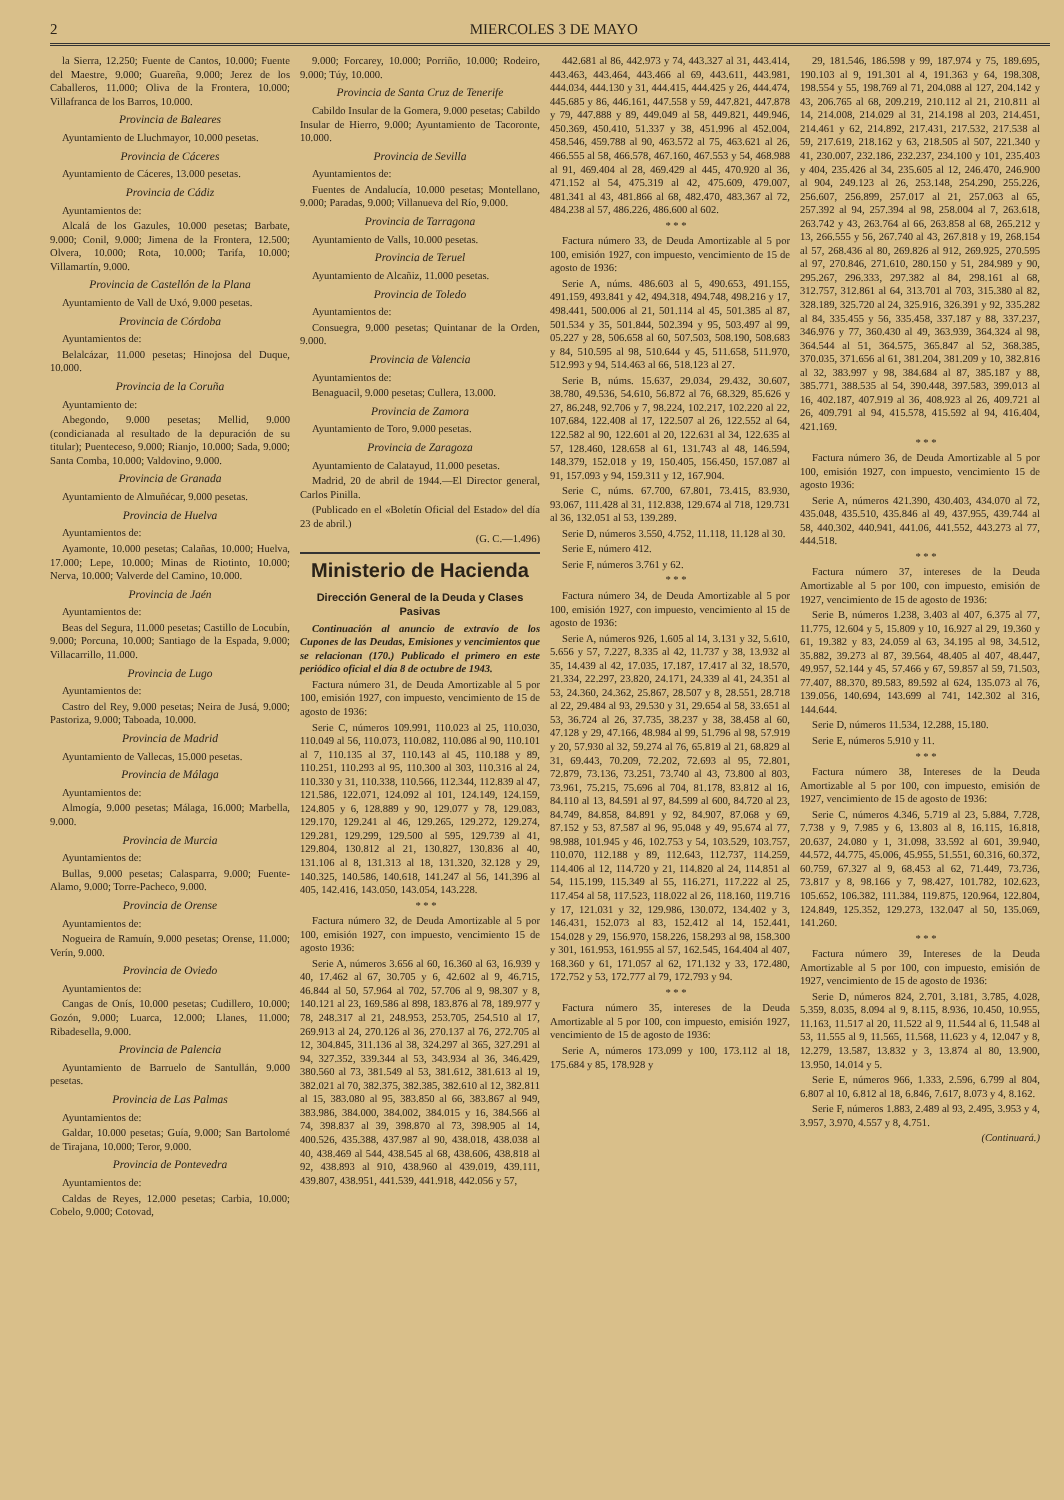2 MIERCOLES 3 DE MAYO
la Sierra, 12.250; Fuente de Cantos, 10.000; Fuente del Maestre, 9.000; Guareña, 9.000; Jerez de los Caballeros, 11.000; Oliva de la Frontera, 10.000; Villafranca de los Barros, 10.000.
Provincia de Baleares
Ayuntamiento de Lluchmayor, 10.000 pesetas.
Provincia de Cáceres
Ayuntamiento de Cáceres, 13.000 pesetas.
Provincia de Cádiz
Ayuntamientos de:
Alcalá de los Gazules, 10.000 pesetas; Barbate, 9.000; Conil, 9.000; Jimena de la Frontera, 12.500; Olvera, 10.000; Rota, 10.000; Tarifa, 10.000; Villamartín, 9.000.
Provincia de Castellón de la Plana
Ayuntamiento de Vall de Uxó, 9.000 pesetas.
Provincia de Córdoba
Ayuntamientos de:
Belalcázar, 11.000 pesetas; Hinojosa del Duque, 10.000.
Provincia de la Coruña
Ayuntamiento de:
Abegondo, 9.000 pesetas; Mellid, 9.000 (condicianada al resultado de la depuración de su titular); Puenteceso, 9.000; Rianjo, 10.000; Sada, 9.000; Santa Comba, 10.000; Valdovino, 9.000.
Provincia de Granada
Ayuntamiento de Almuñécar, 9.000 pesetas.
Provincia de Huelva
Ayuntamientos de:
Ayamonte, 10.000 pesetas; Calañas, 10.000; Huelva, 17.000; Lepe, 10.000; Minas de Riotinto, 10.000; Nerva, 10.000; Valverde del Camino, 10.000.
Provincia de Jaén
Ayuntamientos de:
Beas del Segura, 11.000 pesetas; Castillo de Locubín, 9.000; Porcuna, 10.000; Santiago de la Espada, 9.000; Villacarrillo, 11.000.
Provincia de Lugo
Ayuntamientos de:
Castro del Rey, 9.000 pesetas; Neira de Jusá, 9.000; Pastoriza, 9.000; Taboada, 10.000.
Provincia de Madrid
Ayuntamiento de Vallecas, 15.000 pesetas.
Provincia de Málaga
Ayuntamientos de:
Almogía, 9.000 pesetas; Málaga, 16.000; Marbella, 9.000.
Provincia de Murcia
Ayuntamientos de:
Bullas, 9.000 pesetas; Calasparra, 9.000; Fuente-Alamo, 9.000; Torre-Pacheco, 9.000.
Provincia de Orense
Ayuntamientos de:
Nogueira de Ramuín, 9.000 pesetas; Orense, 11.000; Verín, 9.000.
Provincia de Oviedo
Ayuntamientos de:
Cangas de Onís, 10.000 pesetas; Cudillero, 10.000; Gozón, 9.000; Luarca, 12.000; Llanes, 11.000; Ribadesella, 9.000.
Provincia de Palencia
Ayuntamiento de Barruelo de Santullán, 9.000 pesetas.
Provincia de Las Palmas
Ayuntamientos de:
Galdar, 10.000 pesetas; Guía, 9.000; San Bartolomé de Tirajana, 10.000; Teror, 9.000.
Provincia de Pontevedra
Ayuntamientos de:
Caldas de Reyes, 12.000 pesetas; Carbia, 10.000; Cobelo, 9.000; Cotovad,
9.000; Forcarey, 10.000; Porriño, 10.000; Rodeiro, 9.000; Túy, 10.000.
Provincia de Santa Cruz de Tenerife
Cabildo Insular de la Gomera, 9.000 pesetas; Cabildo Insular de Hierro, 9.000; Ayuntamiento de Tacoronte, 10.000.
Provincia de Sevilla
Ayuntamientos de:
Fuentes de Andalucía, 10.000 pesetas; Montellano, 9.000; Paradas, 9.000; Villanueva del Río, 9.000.
Provincia de Tarragona
Ayuntamiento de Valls, 10.000 pesetas.
Provincia de Teruel
Ayuntamiento de Alcañiz, 11.000 pesetas.
Provincia de Toledo
Ayuntamientos de:
Consuegra, 9.000 pesetas; Quintanar de la Orden, 9.000.
Provincia de Valencia
Ayuntamientos de:
Benaguacil, 9.000 pesetas; Cullera, 13.000.
Provincia de Zamora
Ayuntamiento de Toro, 9.000 pesetas.
Provincia de Zaragoza
Ayuntamiento de Calatayud, 11.000 pesetas.
Madrid, 20 de abril de 1944.—El Director general, Carlos Pinilla.
(Publicado en el «Boletín Oficial del Estado» del día 23 de abril.)
(G. C.—1.496)
Ministerio de Hacienda
Dirección General de la Deuda y Clases Pasivas
Continuación al anuncio de extravío de los Cupones de las Deudas, Emisiones y vencimientos que se relacionan (170.) Publicado el primero en este periódico oficial el día 8 de octubre de 1943.
Factura número 31, de Deuda Amortizable al 5 por 100, emisión 1927, con impuesto, vencimiento de 15 de agosto de 1936:
Serie C, números 109.991, 110.023 al 25, 110.030, 110.049 al 56, 110.073, 110.082, 110.086 al 90, 110.101 al 7, 110.135 al 37, 110.143 al 45, 110.188 y 89, 110.251, 110.293 al 95, 110.300 al 303, 110.316 al 24, 110.330 y 31, 110.338, 110.566, 112.344, 112.839 al 47, 121.586, 122.071, 124.092 al 101, 124.149, 124.159, 124.805 y 6, 128.889 y 90, 129.077 y 78, 129.083, 129.170, 129.241 al 46, 129.265, 129.272, 129.274, 129.281, 129.299, 129.500 al 595, 129.739 al 41, 129.804, 130.812 al 21, 130.827, 130.836 al 40, 131.106 al 8, 131.313 al 18, 131.320, 32.128 y 29, 140.325, 140.586, 140.618, 141.247 al 56, 141.396 al 405, 142.416, 143.050, 143.054, 143.228.
* * *
Factura número 32, de Deuda Amortizable al 5 por 100, emisión 1927, con impuesto, vencimiento 15 de agosto 1936:
Serie A, números 3.656 al 60, 16.360 al 63, 16.939 y 40, 17.462 al 67, 30.705 y 6, 42.602 al 9, 46.715, 46.844 al 50, 57.964 al 702, 57.706 al 9, 98.307 y 8, 140.121 al 23, 169.586 al 898, 183.876 al 78, 189.977 y 78, 248.317 al 21, 248.953, 253.705, 254.510 al 17, 269.913 al 24, 270.126 al 36, 270.137 al 76, 272.705 al 12, 304.845, 311.136 al 38, 324.297 al 365, 327.291 al 94, 327.352, 339.344 al 53, 343.934 al 36, 346.429, 380.560 al 73, 381.549 al 53, 381.612, 381.613 al 19, 382.021 al 70, 382.375, 382.385, 382.610 al 12, 382.811 al 15, 383.080 al 95, 383.850 al 66, 383.867 al 949, 383.986, 384.000, 384.002, 384.015 y 16, 384.566 al 74, 398.837 al 39, 398.870 al 73, 398.905 al 14, 400.526, 435.388, 437.987 al 90, 438.018, 438.038 al 40, 438.469 al 544, 438.545 al 68, 438.606, 438.818 al 92, 438.893 al 910, 438.960 al 439.019, 439.111, 439.807, 438.951, 441.539, 441.918, 442.056 y 57,
442.681 al 86, 442.973 y 74, 443.327 al 31, 443.414, 443.463, 443.464, 443.466 al 69, 443.611, 443.981, 444.034, 444.130 y 31, 444.415, 444.425 y 26, 444.474, 445.685 y 86, 446.161, 447.558 y 59, 447.821, 447.878 y 79, 447.888 y 89, 449.049 al 58, 449.821, 449.946, 450.369, 450.410, 51.337 y 38, 451.996 al 452.004, 458.546, 459.788 al 90, 463.572 al 75, 463.621 al 26, 466.555 al 58, 466.578, 467.160, 467.553 y 54, 468.988 al 91, 469.404 al 28, 469.429 al 445, 470.920 al 36, 471.152 al 54, 475.319 al 42, 475.609, 479.007, 481.341 al 43, 481.866 al 68, 482.470, 483.367 al 72, 484.238 al 57, 486.226, 486.600 al 602.
* * *
Factura número 33, de Deuda Amortizable al 5 por 100, emisión 1927, con impuesto, vencimiento de 15 de agosto de 1936:
Serie A, núms. 486.603 al 5, 490.653, 491.155, 491.159, 493.841 y 42, 494.318, 494.748, 498.216 y 17, 498.441, 500.006 al 21, 501.114 al 45, 501.385 al 87, 501.534 y 35, 501.844, 502.394 y 95, 503.497 al 99, 05.227 y 28, 506.658 al 60, 507.503, 508.190, 508.683 y 84, 510.595 al 98, 510.644 y 45, 511.658, 511.970, 512.993 y 94, 514.463 al 66, 518.123 al 27.
Serie B, núms. 15.637, 29.034, 29.432, 30.607, 38.780, 49.536, 54.610, 56.872 al 76, 68.329, 85.626 y 27, 86.248, 92.706 y 7, 98.224, 102.217, 102.220 al 22, 107.684, 122.408 al 17, 122.507 al 26, 122.552 al 64, 122.582 al 90, 122.601 al 20, 122.631 al 34, 122.635 al 57, 128.460, 128.658 al 61, 131.743 al 48, 146.594, 148.379, 152.018 y 19, 150.405, 156.450, 157.087 al 91, 157.093 y 94, 159.311 y 12, 167.904.
Serie C, núms. 67.700, 67.801, 73.415, 83.930, 93.067, 111.428 al 31, 112.838, 129.674 al 718, 129.731 al 36, 132.051 al 53, 139.289.
Serie D, números 3.550, 4.752, 11.118, 11.128 al 30.
Serie E, número 412.
Serie F, números 3.761 y 62.
* * *
Factura número 34, de Deuda Amortizable al 5 por 100, emisión 1927, con impuesto, vencimiento al 15 de agosto de 1936:
Serie A, números 926, 1.605 al 14, 3.131 y 32, 5.610, 5.656 y 57, 7.227, 8.335 al 42, 11.737 y 38, 13.932 al 35, 14.439 al 42, 17.035, 17.187, 17.417 al 32, 18.570, 21.334, 22.297, 23.820, 24.171, 24.339 al 41, 24.351 al 53, 24.360, 24.362, 25.867, 28.507 y 8, 28.551, 28.718 al 22, 29.484 al 93, 29.530 y 31, 29.654 al 58, 33.651 al 53, 36.724 al 26, 37.735, 38.237 y 38, 38.458 al 60, 47.128 y 29, 47.166, 48.984 al 99, 51.796 al 98, 57.919 y 20, 57.930 al 32, 59.274 al 76, 65.819 al 21, 68.829 al 31, 69.443, 70.209, 72.202, 72.693 al 95, 72.801, 72.879, 73.136, 73.251, 73.740 al 43, 73.800 al 803, 73.961, 75.215, 75.696 al 704, 81.178, 83.812 al 16, 84.110 al 13, 84.591 al 97, 84.599 al 600, 84.720 al 23, 84.749, 84.858, 84.891 y 92, 84.907, 87.068 y 69, 87.152 y 53, 87.587 al 96, 95.048 y 49, 95.674 al 77, 98.988, 101.945 y 46, 102.753 y 54, 103.529, 103.757, 110.070, 112.188 y 89, 112.643, 112.737, 114.259, 114.406 al 12, 114.720 y 21, 114.820 al 24, 114.851 al 54, 115.199, 115.349 al 55, 116.271, 117.222 al 25, 117.454 al 58, 117.523, 118.022 al 26, 118.160, 119.716 y 17, 121.031 y 32, 129.986, 130.072, 134.402 y 3, 146.431, 152.073 al 83, 152.412 al 14, 152.441, 154.028 y 29, 156.970, 158.226, 158.293 al 98, 158.300 y 301, 161.953, 161.955 al 57, 162.545, 164.404 al 407, 168.360 y 61, 171.057 al 62, 171.132 y 33, 172.480, 172.752 y 53, 172.777 al 79, 172.793 y 94.
* * *
Factura número 35, intereses de la Deuda Amortizable al 5 por 100, con impuesto, emisión 1927, vencimiento de 15 de agosto de 1936:
Serie A, números 173.099 y 100, 173.112 al 18, 175.684 y 85, 178.928 y
29, 181.546, 186.598 y 99, 187.974 y 75, 189.695, 190.103 al 9, 191.301 al 4, 191.363 y 64, 198.308, 198.554 y 55, 198.769 al 71, 204.088 al 127, 204.142 y 43, 206.765 al 68, 209.219, 210.112 al 21, 210.811 al 14, 214.008, 214.029 al 31, 214.198 al 203, 214.451, 214.461 y 62, 214.892, 217.431, 217.532, 217.538 al 59, 217.619, 218.162 y 63, 218.505 al 507, 221.340 y 41, 230.007, 232.186, 232.237, 234.100 y 101, 235.403 y 404, 235.426 al 34, 235.605 al 12, 246.470, 246.900 al 904, 249.123 al 26, 253.148, 254.290, 255.226, 256.607, 256.899, 257.017 al 21, 257.063 al 65, 257.392 al 94, 257.394 al 98, 258.004 al 7, 263.618, 263.742 y 43, 263.764 al 66, 263.858 al 68, 265.212 y 13, 266.555 y 56, 267.740 al 43, 267.818 y 19, 268.154 al 57, 268.436 al 80, 269.826 al 912, 269.925, 270.595 al 97, 270.846, 271.610, 280.150 y 51, 284.989 y 90, 295.267, 296.333, 297.382 al 84, 298.161 al 68, 312.757, 312.861 al 64, 313.701 al 703, 315.380 al 82, 328.189, 325.720 al 24, 325.916, 326.391 y 92, 335.282 al 84, 335.455 y 56, 335.458, 337.187 y 88, 337.237, 346.976 y 77, 360.430 al 49, 363.939, 364.324 al 98, 364.544 al 51, 364.575, 365.847 al 52, 368.385, 370.035, 371.656 al 61, 381.204, 381.209 y 10, 382.816 al 32, 383.997 y 98, 384.684 al 87, 385.187 y 88, 385.771, 388.535 al 54, 390.448, 397.583, 399.013 al 16, 402.187, 407.919 al 36, 408.923 al 26, 409.721 al 26, 409.791 al 94, 415.578, 415.592 al 94, 416.404, 421.169.
* * *
Factura número 36, de Deuda Amortizable al 5 por 100, emisión 1927, con impuesto, vencimiento 15 de agosto 1936:
Serie A, números 421.390, 430.403, 434.070 al 72, 435.048, 435.510, 435.846 al 49, 437.955, 439.744 al 58, 440.302, 440.941, 441.06, 441.552, 443.273 al 77, 444.518.
* * *
Factura número 37, intereses de la Deuda Amortizable al 5 por 100, con impuesto, emisión de 1927, vencimiento de 15 de agosto de 1936:
Serie B, números 1.238, 3.403 al 407, 6.375 al 77, 11.775, 12.604 y 5, 15.809 y 10, 16.927 al 29, 19.360 y 61, 19.382 y 83, 24.059 al 63, 34.195 al 98, 34.512, 35.882, 39.273 al 87, 39.564, 48.405 al 407, 48.447, 49.957, 52.144 y 45, 57.466 y 67, 59.857 al 59, 71.503, 77.407, 88.370, 89.583, 89.592 al 624, 135.073 al 76, 139.056, 140.694, 143.699 al 741, 142.302 al 316, 144.644.
Serie D, números 11.534, 12.288, 15.180.
Serie E, números 5.910 y 11.
* * *
Factura número 38, Intereses de la Deuda Amortizable al 5 por 100, con impuesto, emisión de 1927, vencimiento de 15 de agosto de 1936:
Serie C, números 4.346, 5.719 al 23, 5.884, 7.728, 7.738 y 9, 7.985 y 6, 13.803 al 8, 16.115, 16.818, 20.637, 24.080 y 1, 31.098, 33.592 al 601, 39.940, 44.572, 44.775, 45.006, 45.955, 51.551, 60.316, 60.372, 60.759, 67.327 al 9, 68.453 al 62, 71.449, 73.736, 73.817 y 8, 98.166 y 7, 98.427, 101.782, 102.623, 105.652, 106.382, 111.384, 119.875, 120.964, 122.804, 124.849, 125.352, 129.273, 132.047 al 50, 135.069, 141.260.
* * *
Factura número 39, Intereses de la Deuda Amortizable al 5 por 100, con impuesto, emisión de 1927, vencimiento de 15 de agosto de 1936:
Serie D, números 824, 2.701, 3.181, 3.785, 4.028, 5.359, 8.035, 8.094 al 9, 8.115, 8.936, 10.450, 10.955, 11.163, 11.517 al 20, 11.522 al 9, 11.544 al 6, 11.548 al 53, 11.555 al 9, 11.565, 11.568, 11.623 y 4, 12.047 y 8, 12.279, 13.587, 13.832 y 3, 13.874 al 80, 13.900, 13.950, 14.014 y 5.
Serie E, números 966, 1.333, 2.596, 6.799 al 804, 6.807 al 10, 6.812 al 18, 6.846, 7.617, 8.073 y 4, 8.162.
Serie F, números 1.883, 2.489 al 93, 2.495, 3.953 y 4, 3.957, 3.970, 4.557 y 8, 4.751.
(Continuará.)